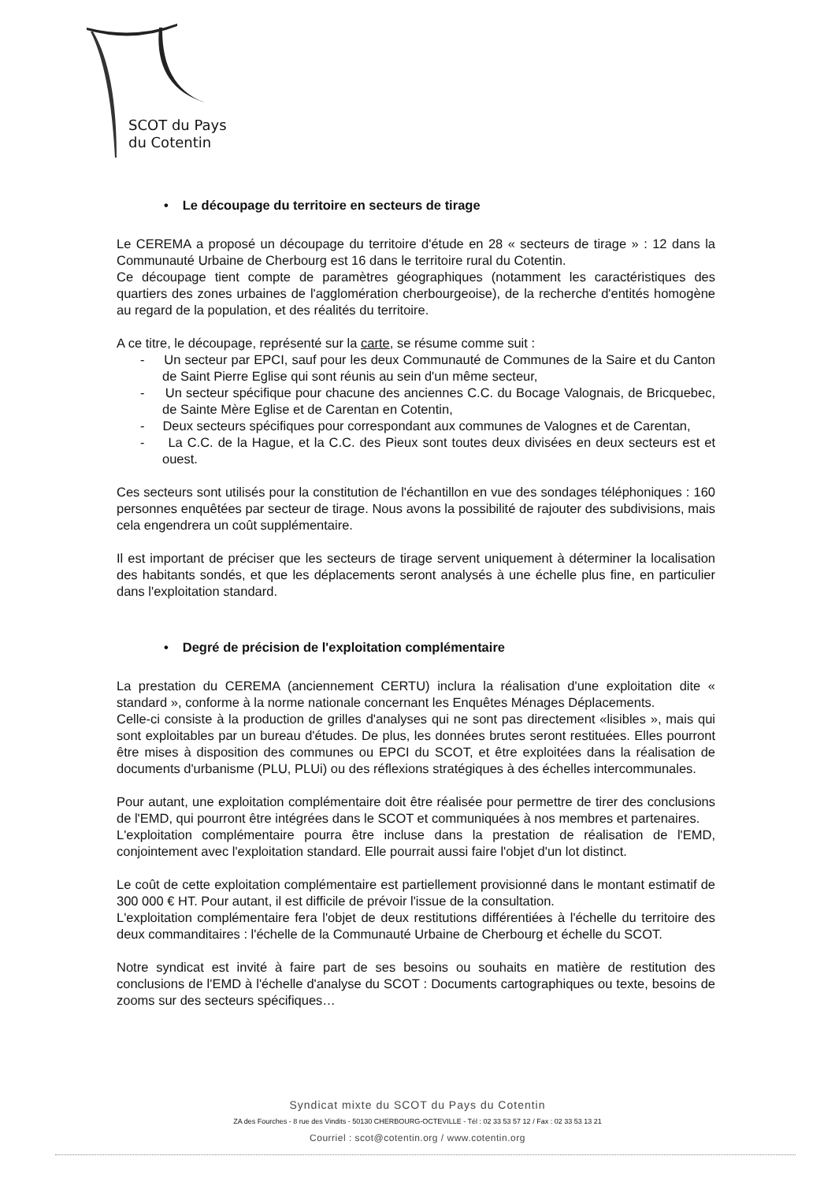SCOT du Pays
du Cotentin
• Le découpage du territoire en secteurs de tirage
Le CEREMA a proposé un découpage du territoire d'étude en 28 « secteurs de tirage » : 12 dans la Communauté Urbaine de Cherbourg est 16 dans le territoire rural du Cotentin.
Ce découpage tient compte de paramètres géographiques (notamment les caractéristiques des quartiers des zones urbaines de l'agglomération cherbourgeoise), de la recherche d'entités homogène au regard de la population, et des réalités du territoire.
A ce titre, le découpage, représenté sur la carte, se résume comme suit :
- Un secteur par EPCI, sauf pour les deux Communauté de Communes de la Saire et du Canton de Saint Pierre Eglise qui sont réunis au sein d'un même secteur,
- Un secteur spécifique pour chacune des anciennes C.C. du Bocage Valognais, de Bricquebec, de Sainte Mère Eglise et de Carentan en Cotentin,
- Deux secteurs spécifiques pour correspondant aux communes de Valognes et de Carentan,
- La C.C. de la Hague, et la C.C. des Pieux sont toutes deux divisées en deux secteurs est et ouest.
Ces secteurs sont utilisés pour la constitution de l'échantillon en vue des sondages téléphoniques : 160 personnes enquêtées par secteur de tirage. Nous avons la possibilité de rajouter des subdivisions, mais cela engendrera un coût supplémentaire.
Il est important de préciser que les secteurs de tirage servent uniquement à déterminer la localisation des habitants sondés, et que les déplacements seront analysés à une échelle plus fine, en particulier dans l'exploitation standard.
• Degré de précision de l'exploitation complémentaire
La prestation du CEREMA (anciennement CERTU) inclura la réalisation d'une exploitation dite « standard », conforme à la norme nationale concernant les Enquêtes Ménages Déplacements.
Celle-ci consiste à la production de grilles d'analyses qui ne sont pas directement «lisibles », mais qui sont exploitables par un bureau d'études. De plus, les données brutes seront restituées. Elles pourront être mises à disposition des communes ou EPCI du SCOT, et être exploitées dans la réalisation de documents d'urbanisme (PLU, PLUi) ou des réflexions stratégiques à des échelles intercommunales.
Pour autant, une exploitation complémentaire doit être réalisée pour permettre de tirer des conclusions de l'EMD, qui pourront être intégrées dans le SCOT et communiquées à nos membres et partenaires.
L'exploitation complémentaire pourra être incluse dans la prestation de réalisation de l'EMD, conjointement avec l'exploitation standard. Elle pourrait aussi faire l'objet d'un lot distinct.
Le coût de cette exploitation complémentaire est partiellement provisionné dans le montant estimatif de 300 000 € HT. Pour autant, il est difficile de prévoir l'issue de la consultation.
L'exploitation complémentaire fera l'objet de deux restitutions différentiées à l'échelle du territoire des deux commanditaires : l'échelle de la Communauté Urbaine de Cherbourg et échelle du SCOT.
Notre syndicat est invité à faire part de ses besoins ou souhaits en matière de restitution des conclusions de l'EMD à l'échelle d'analyse du SCOT : Documents cartographiques ou texte, besoins de zooms sur des secteurs spécifiques…
Syndicat mixte du SCOT du Pays du Cotentin
ZA des Fourches - 8 rue des Vindits - 50130 CHERBOURG-OCTEVILLE - Tél : 02 33 53 57 12 / Fax : 02 33 53 13 21
Courriel : scot@cotentin.org / www.cotentin.org